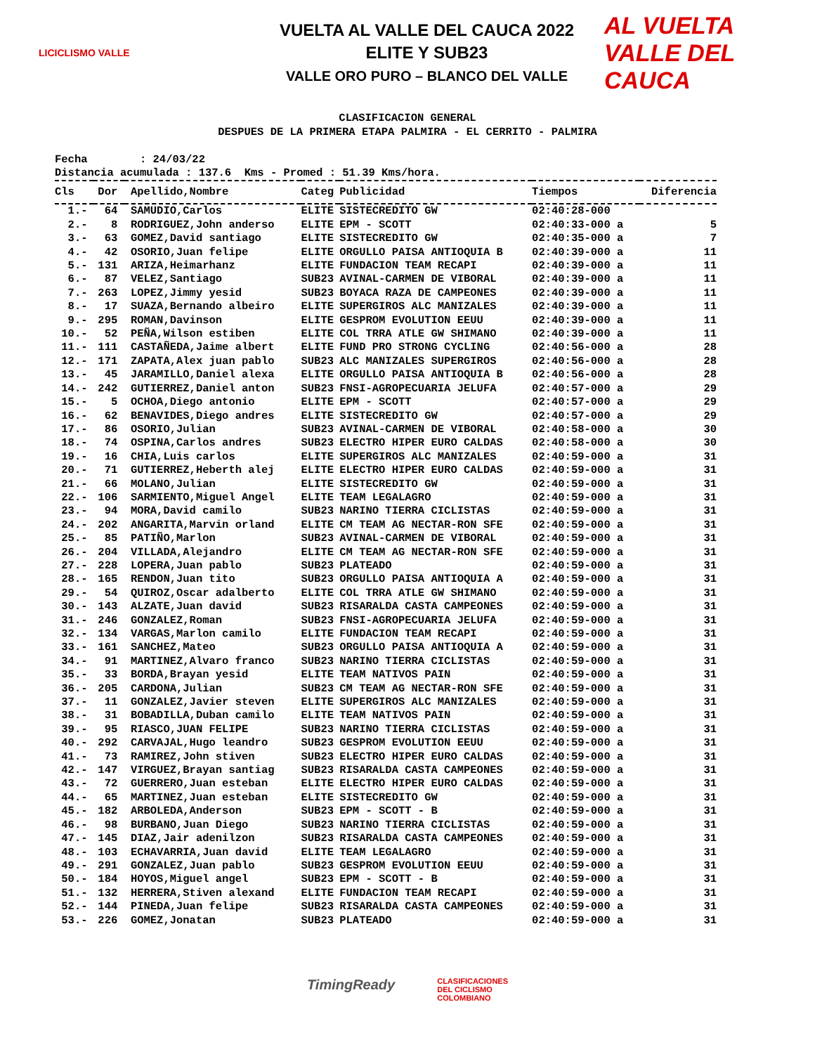LICICLISMO VALLE
VUELTA AL VALLE DEL CAUCA 2022
ELITE Y SUB23
VALLE ORO PURO – BLANCO DEL VALLE
AL VUELTA
VALLE DEL CAUCA
CLASIFICACION GENERAL
DESPUES DE LA PRIMERA ETAPA PALMIRA - EL CERRITO - PALMIRA
Fecha : 24/03/22 Distancia acumulada : 137.6 Kms - Promed : 51.39 Kms/hora.
| Cls | Dor | Apellido,Nombre | Categ | Publicidad | Tiempos | Diferencia |
| --- | --- | --- | --- | --- | --- | --- |
| 1.- | 64 | SAMUDIO,Carlos | ELITE | SISTECREDITO GW | 02:40:28-000 | |
| 2.- | 8 | RODRIGUEZ,John anderso | ELITE | EPM - SCOTT | 02:40:33-000 a | 5 |
| 3.- | 63 | GOMEZ,David santiago | ELITE | SISTECREDITO GW | 02:40:35-000 a | 7 |
| 4.- | 42 | OSORIO,Juan felipe | ELITE | ORGULLO PAISA ANTIOQUIA B | 02:40:39-000 a | 11 |
| 5.- | 131 | ARIZA,Heimarhanz | ELITE | FUNDACION TEAM RECAPI | 02:40:39-000 a | 11 |
| 6.- | 87 | VELEZ,Santiago | SUB23 | AVINAL-CARMEN DE VIBORAL | 02:40:39-000 a | 11 |
| 7.- | 263 | LOPEZ,Jimmy yesid | SUB23 | BOYACA RAZA DE CAMPEONES | 02:40:39-000 a | 11 |
| 8.- | 17 | SUAZA,Bernando albeiro | ELITE | SUPERGIROS ALC MANIZALES | 02:40:39-000 a | 11 |
| 9.- | 295 | ROMAN,Davinson | ELITE | GESPROM EVOLUTION EEUU | 02:40:39-000 a | 11 |
| 10.- | 52 | PEÑA,Wilson estiben | ELITE | COL TRRA ATLE GW SHIMANO | 02:40:39-000 a | 11 |
| 11.- | 111 | CASTAÑEDA,Jaime albert | ELITE | FUND PRO STRONG CYCLING | 02:40:56-000 a | 28 |
| 12.- | 171 | ZAPATA,Alex juan pablo | SUB23 | ALC MANIZALES SUPERGIROS | 02:40:56-000 a | 28 |
| 13.- | 45 | JARAMILLO,Daniel alexa | ELITE | ORGULLO PAISA ANTIOQUIA B | 02:40:56-000 a | 28 |
| 14.- | 242 | GUTIERREZ,Daniel anton | SUB23 | FNSI-AGROPECUARIA JELUFA | 02:40:57-000 a | 29 |
| 15.- | 5 | OCHOA,Diego antonio | ELITE | EPM - SCOTT | 02:40:57-000 a | 29 |
| 16.- | 62 | BENAVIDES,Diego andres | ELITE | SISTECREDITO GW | 02:40:57-000 a | 29 |
| 17.- | 86 | OSORIO,Julian | SUB23 | AVINAL-CARMEN DE VIBORAL | 02:40:58-000 a | 30 |
| 18.- | 74 | OSPINA,Carlos andres | SUB23 | ELECTRO HIPER EURO CALDAS | 02:40:58-000 a | 30 |
| 19.- | 16 | CHIA,Luis carlos | ELITE | SUPERGIROS ALC MANIZALES | 02:40:59-000 a | 31 |
| 20.- | 71 | GUTIERREZ,Heberth alej | ELITE | ELECTRO HIPER EURO CALDAS | 02:40:59-000 a | 31 |
| 21.- | 66 | MOLANO,Julian | ELITE | SISTECREDITO GW | 02:40:59-000 a | 31 |
| 22.- | 106 | SARMIENTO,Miguel Angel | ELITE | TEAM LEGALAGRO | 02:40:59-000 a | 31 |
| 23.- | 94 | MORA,David camilo | SUB23 | NARINO TIERRA CICLISTAS | 02:40:59-000 a | 31 |
| 24.- | 202 | ANGARITA,Marvin orland | ELITE | CM TEAM AG NECTAR-RON SFE | 02:40:59-000 a | 31 |
| 25.- | 85 | PATIÑO,Marlon | SUB23 | AVINAL-CARMEN DE VIBORAL | 02:40:59-000 a | 31 |
| 26.- | 204 | VILLADA,Alejandro | ELITE | CM TEAM AG NECTAR-RON SFE | 02:40:59-000 a | 31 |
| 27.- | 228 | LOPERA,Juan pablo | SUB23 | PLATEADO | 02:40:59-000 a | 31 |
| 28.- | 165 | RENDON,Juan tito | SUB23 | ORGULLO PAISA ANTIOQUIA A | 02:40:59-000 a | 31 |
| 29.- | 54 | QUIROZ,Oscar adalberto | ELITE | COL TRRA ATLE GW SHIMANO | 02:40:59-000 a | 31 |
| 30.- | 143 | ALZATE,Juan david | SUB23 | RISARALDA CASTA CAMPEONES | 02:40:59-000 a | 31 |
| 31.- | 246 | GONZALEZ,Roman | SUB23 | FNSI-AGROPECUARIA JELUFA | 02:40:59-000 a | 31 |
| 32.- | 134 | VARGAS,Marlon camilo | ELITE | FUNDACION TEAM RECAPI | 02:40:59-000 a | 31 |
| 33.- | 161 | SANCHEZ,Mateo | SUB23 | ORGULLO PAISA ANTIOQUIA A | 02:40:59-000 a | 31 |
| 34.- | 91 | MARTINEZ,Alvaro franco | SUB23 | NARINO TIERRA CICLISTAS | 02:40:59-000 a | 31 |
| 35.- | 33 | BORDA,Brayan yesid | ELITE | TEAM NATIVOS PAIN | 02:40:59-000 a | 31 |
| 36.- | 205 | CARDONA,Julian | SUB23 | CM TEAM AG NECTAR-RON SFE | 02:40:59-000 a | 31 |
| 37.- | 11 | GONZALEZ,Javier steven | ELITE | SUPERGIROS ALC MANIZALES | 02:40:59-000 a | 31 |
| 38.- | 31 | BOBADILLA,Duban camilo | ELITE | TEAM NATIVOS PAIN | 02:40:59-000 a | 31 |
| 39.- | 95 | RIASCO,JUAN FELIPE | SUB23 | NARINO TIERRA CICLISTAS | 02:40:59-000 a | 31 |
| 40.- | 292 | CARVAJAL,Hugo leandro | SUB23 | GESPROM EVOLUTION EEUU | 02:40:59-000 a | 31 |
| 41.- | 73 | RAMIREZ,John stiven | SUB23 | ELECTRO HIPER EURO CALDAS | 02:40:59-000 a | 31 |
| 42.- | 147 | VIRGUEZ,Brayan santiag | SUB23 | RISARALDA CASTA CAMPEONES | 02:40:59-000 a | 31 |
| 43.- | 72 | GUERRERO,Juan esteban | ELITE | ELECTRO HIPER EURO CALDAS | 02:40:59-000 a | 31 |
| 44.- | 65 | MARTINEZ,Juan esteban | ELITE | SISTECREDITO GW | 02:40:59-000 a | 31 |
| 45.- | 182 | ARBOLEDA,Anderson | SUB23 | EPM - SCOTT - B | 02:40:59-000 a | 31 |
| 46.- | 98 | BURBANO,Juan Diego | SUB23 | NARINO TIERRA CICLISTAS | 02:40:59-000 a | 31 |
| 47.- | 145 | DIAZ,Jair adenilzon | SUB23 | RISARALDA CASTA CAMPEONES | 02:40:59-000 a | 31 |
| 48.- | 103 | ECHAVARRIA,Juan david | ELITE | TEAM LEGALAGRO | 02:40:59-000 a | 31 |
| 49.- | 291 | GONZALEZ,Juan pablo | SUB23 | GESPROM EVOLUTION EEUU | 02:40:59-000 a | 31 |
| 50.- | 184 | HOYOS,Miguel angel | SUB23 | EPM - SCOTT - B | 02:40:59-000 a | 31 |
| 51.- | 132 | HERRERA,Stiven alexand | ELITE | FUNDACION TEAM RECAPI | 02:40:59-000 a | 31 |
| 52.- | 144 | PINEDA,Juan felipe | SUB23 | RISARALDA CASTA CAMPEONES | 02:40:59-000 a | 31 |
| 53.- | 226 | GOMEZ,Jonatan | SUB23 | PLATEADO | 02:40:59-000 a | 31 |
TimingReady
CLASIFICACIONES
DEL CICLISMO
COLOMBIANO